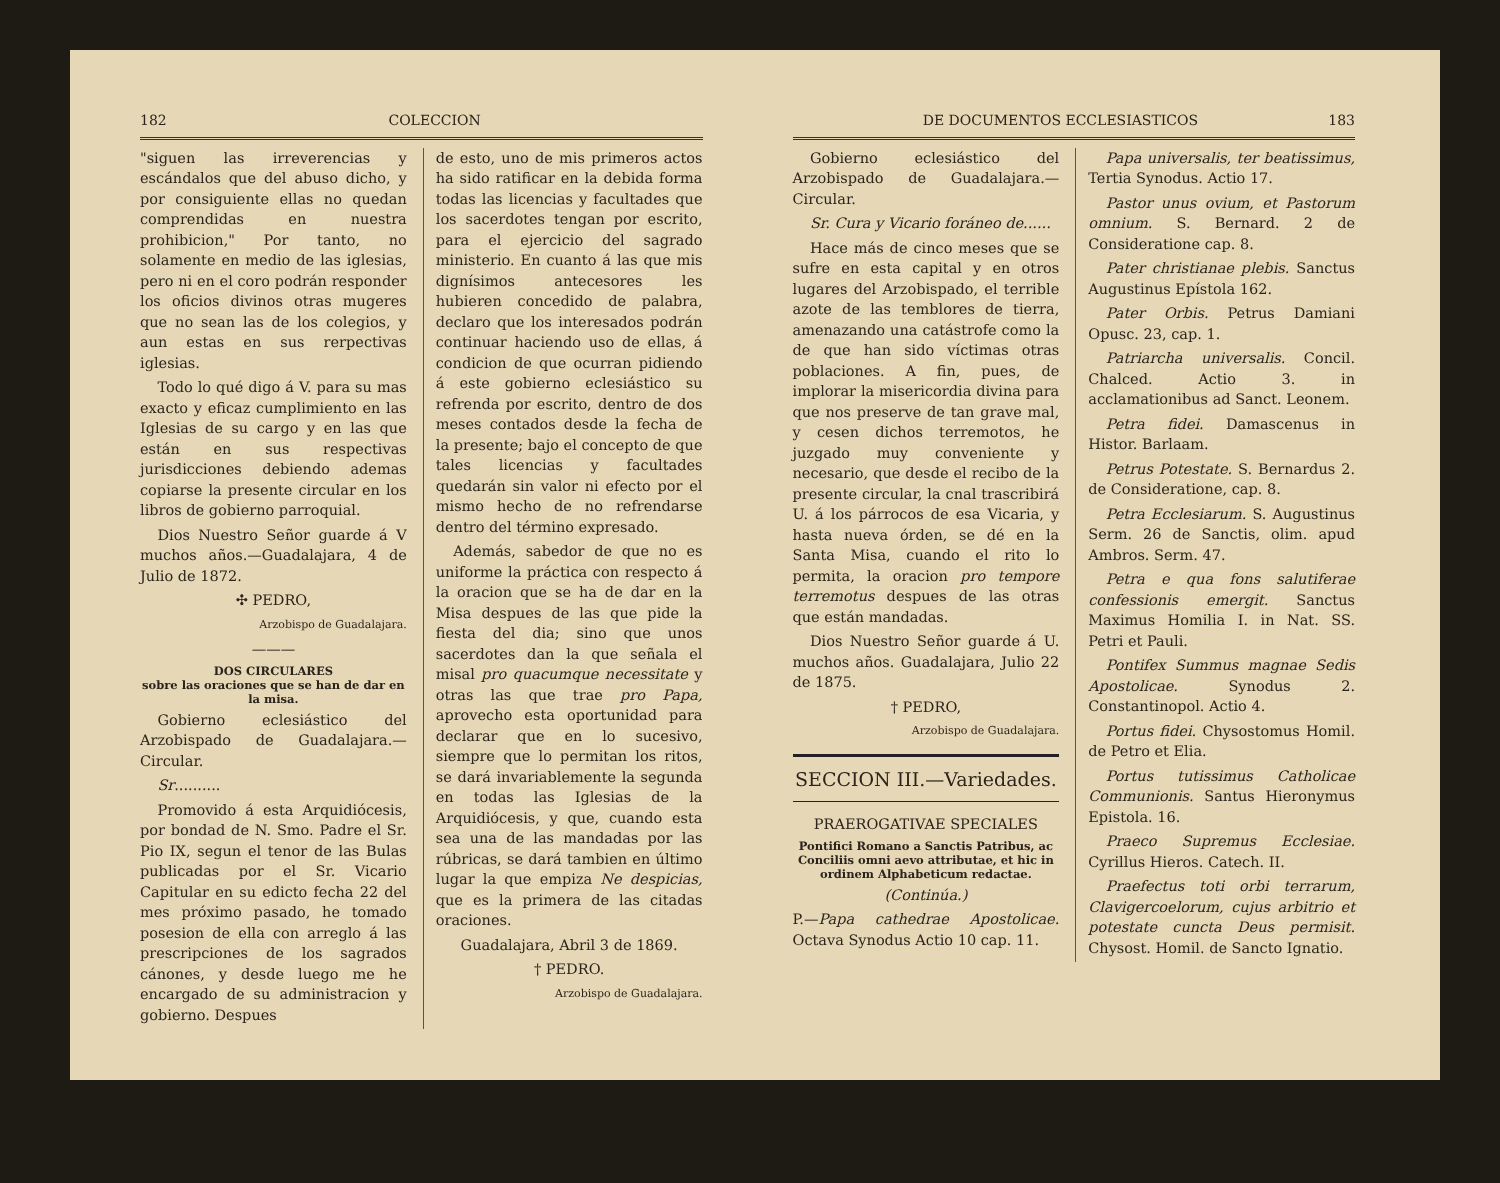182 COLECCION
"siguen las irreverencias y escándalos que del abuso dicho, y por consiguiente ellas no quedan comprendidas en nuestra prohibicion," Por tanto, no solamente en medio de las iglesias, pero ni en el coro podrán responder los oficios divinos otras mugeres que no sean las de los colegios, y aun estas en sus rerpectivas iglesias.
Todo lo qué digo á V. para su mas exacto y eficaz cumplimiento en las Iglesias de su cargo y en las que están en sus respectivas jurisdicciones debiendo ademas copiarse la presente circular en los libros de gobierno parroquial.
Dios Nuestro Señor guarde á V muchos años.—Guadalajara, 4 de Julio de 1872.
✣ PEDRO,
Arzobispo de Guadalajara.
———
DOS CIRCULARES
sobre las oraciones que se han de dar en la misa.
Gobierno eclesiástico del Arzobispado de Guadalajara.—Circular.
Sr..........
Promovido á esta Arquidiócesis, por bondad de N. Smo. Padre el Sr. Pio IX, segun el tenor de las Bulas publicadas por el Sr. Vicario Capitular en su edicto fecha 22 del mes próximo pasado, he tomado posesion de ella con arreglo á las prescripciones de los sagrados cánones, y desde luego me he encargado de su administracion y gobierno. Despues
de esto, uno de mis primeros actos ha sido ratificar en la debida forma todas las licencias y facultades que los sacerdotes tengan por escrito, para el ejercicio del sagrado ministerio. En cuanto á las que mis dignísimos antecesores les hubieren concedido de palabra, declaro que los interesados podrán continuar haciendo uso de ellas, á condicion de que ocurran pidiendo á este gobierno eclesiástico su refrenda por escrito, dentro de dos meses contados desde la fecha de la presente; bajo el concepto de que tales licencias y facultades quedarán sin valor ni efecto por el mismo hecho de no refrendarse dentro del término expresado.
Además, sabedor de que no es uniforme la práctica con respecto á la oracion que se ha de dar en la Misa despues de las que pide la fiesta del dia; sino que unos sacerdotes dan la que señala el misal pro quacumque necessitate y otras las que trae pro Papa, aprovecho esta oportunidad para declarar que en lo sucesivo, siempre que lo permitan los ritos, se dará invariablemente la segunda en todas las Iglesias de la Arquidiócesis, y que, cuando esta sea una de las mandadas por las rúbricas, se dará tambien en último lugar la que empiza Ne despicias, que es la primera de las citadas oraciones.
Guadalajara, Abril 3 de 1869.
† PEDRO.
Arzobispo de Guadalajara.
DE DOCUMENTOS ECCLESIASTICOS 183
Gobierno eclesiástico del Arzobispado de Guadalajara.—Circular.
Sr. Cura y Vicario foráneo de......
Hace más de cinco meses que se sufre en esta capital y en otros lugares del Arzobispado, el terrible azote de las temblores de tierra, amenazando una catástrofe como la de que han sido víctimas otras poblaciones. A fin, pues, de implorar la misericordia divina para que nos preserve de tan grave mal, y cesen dichos terremotos, he juzgado muy conveniente y necesario, que desde el recibo de la presente circular, la cnal trascribirá U. á los párrocos de esa Vicaria, y hasta nueva órden, se dé en la Santa Misa, cuando el rito lo permita, la oracion pro tempore terremotus despues de las otras que están mandadas.
Dios Nuestro Señor guarde á U. muchos años. Guadalajara, Julio 22 de 1875.
† PEDRO,
Arzobispo de Guadalajara.
SECCION III.—Variedades.
PRAEROGATIVAE SPECIALES
Pontifici Romano a Sanctis Patribus, ac Conciliis omni aevo attributae, et hic in ordinem Alphabeticum redactae.
(Continúa.)
P.—Papa cathedrae Apostolicae. Octava Synodus Actio 10 cap. 11.
Papa universalis, ter beatissimus, Tertia Synodus. Actio 17.
Pastor unus ovium, et Pastorum omnium. S. Bernard. 2 de Consideratione cap. 8.
Pater christianae plebis. Sanctus Augustinus Epístola 162.
Pater Orbis. Petrus Damiani Opusc. 23, cap. 1.
Patriarcha universalis. Concil. Chalced. Actio 3. in acclamationibus ad Sanct. Leonem.
Petra fidei. Damascenus in Histor. Barlaam.
Petrus Potestate. S. Bernardus 2. de Consideratione, cap. 8.
Petra Ecclesiarum. S. Augustinus Serm. 26 de Sanctis, olim. apud Ambros. Serm. 47.
Petra e qua fons salutiferae confessionis emergit. Sanctus Maximus Homilia I. in Nat. SS. Petri et Pauli.
Pontifex Summus magnae Sedis Apostolicae. Synodus 2. Constantinopol. Actio 4.
Portus fidei. Chysostomus Homil. de Petro et Elia.
Portus tutissimus Catholicae Communionis. Santus Hieronymus Epistola. 16.
Praeco Supremus Ecclesiae. Cyrillus Hieros. Catech. II.
Praefectus toti orbi terrarum, Clavigercoelorum, cujus arbitrio et potestate cuncta Deus permisit. Chysost. Homil. de Sancto Ignatio.